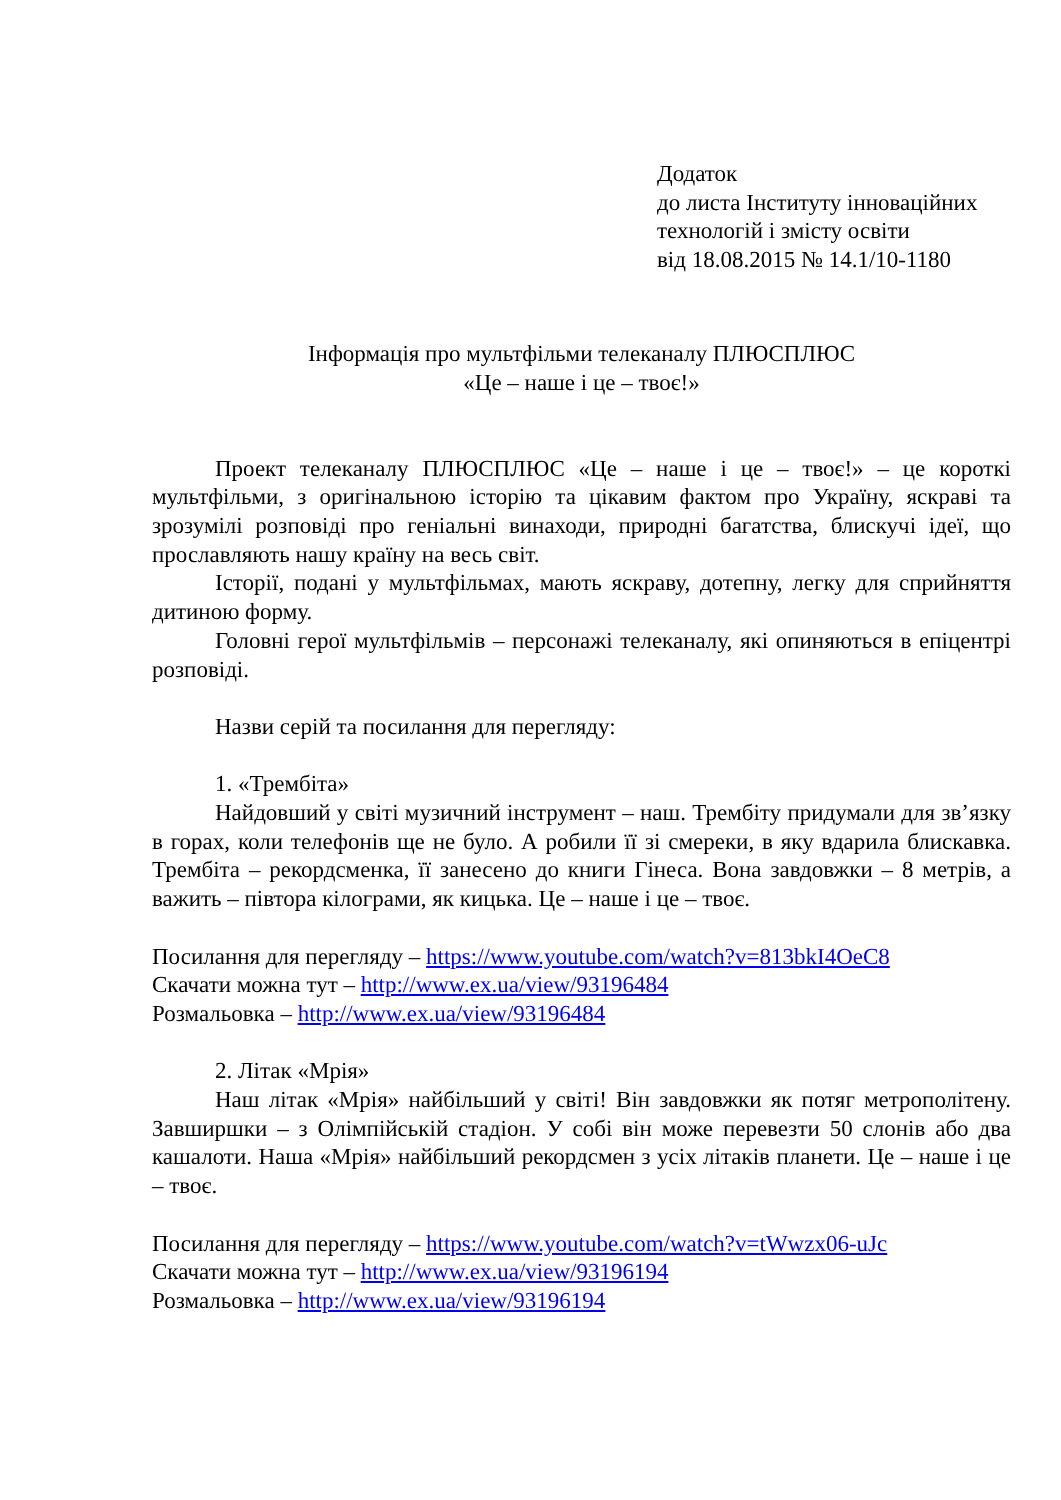Додаток
до листа Інституту інноваційних технологій і змісту освіти
від 18.08.2015 № 14.1/10-1180
Інформація про мультфільми телеканалу ПЛЮСПЛЮС
«Це – наше і це – твоє!»
Проект телеканалу ПЛЮСПЛЮС «Це – наше і це – твоє!» – це короткі мультфільми, з оригінальною історію та цікавим фактом про Україну, яскраві та зрозумілі розповіді про геніальні винаходи, природні багатства, блискучі ідеї, що прославляють нашу країну на весь світ.
Історії, подані у мультфільмах, мають яскраву, дотепну, легку для сприйняття дитиною форму.
Головні герої мультфільмів – персонажі телеканалу, які опиняються в епіцентрі розповіді.
Назви серій та посилання для перегляду:
1. «Трембіта»
Найдовший у світі музичний інструмент – наш. Трембіту придумали для зв’язку в горах, коли телефонів ще не було. А робили її зі смереки, в яку вдарила блискавка. Трембіта – рекордсменка, її занесено до книги Гінеса. Вона завдовжки – 8 метрів, а важить – півтора кілограми, як кицька. Це – наше і це – твоє.
Посилання для перегляду – https://www.youtube.com/watch?v=813bkI4OeC8
Скачати можна тут – http://www.ex.ua/view/93196484
Розмальовка – http://www.ex.ua/view/93196484
2. Літак «Мрія»
Наш літак «Мрія» найбільший у світі! Він завдовжки як потяг метрополітену. Завширшки – з Олімпійській стадіон. У собі він може перевезти 50 слонів або два кашалоти. Наша «Мрія» найбільший рекордсмен з усіх літаків планети. Це – наше і це – твоє.
Посилання для перегляду – https://www.youtube.com/watch?v=tWwzx06-uJc
Скачати можна тут – http://www.ex.ua/view/93196194
Розмальовка – http://www.ex.ua/view/93196194